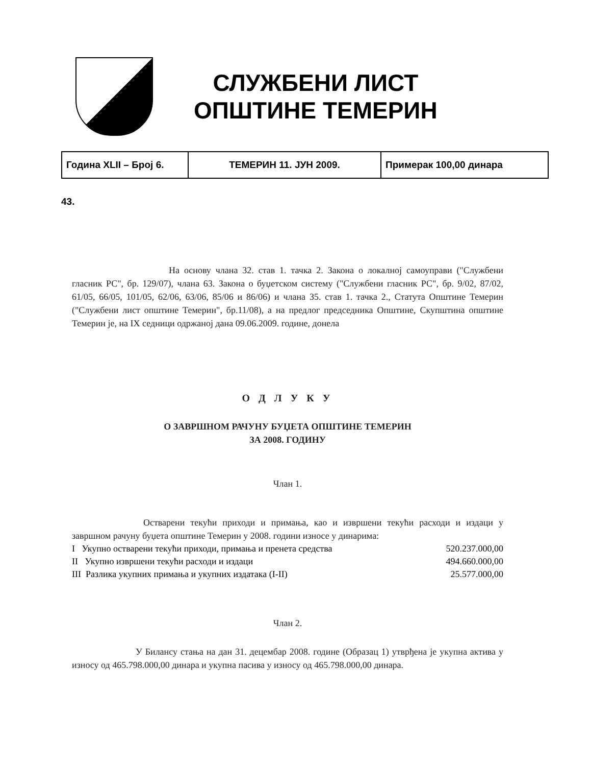СЛУЖБЕНИ ЛИСТ
ОПШТИНЕ ТЕМЕРИН
| Година XLII – Број 6. | ТЕМЕРИН 11. ЈУН 2009. | Примерак 100,00 динара |
43.
На основу члана 32. став 1. тачка 2. Закона о локалној самоуправи ("Службени гласник РС", бр. 129/07), члана 63. Закона о буџетском систему ("Службени гласник РС", бр. 9/02, 87/02, 61/05, 66/05, 101/05, 62/06, 63/06, 85/06 и 86/06) и члана 35. став 1. тачка 2., Статута Општине Темерин ("Службени лист општине Темерин", бр.11/08), а на предлог председника Општине, Скупштина општине Темерин је, на IX седници одржаној дана 09.06.2009. године, донела
О Д Л У К У
О ЗАВРШНОМ РАЧУНУ БУЏЕТА ОПШТИНЕ ТЕМЕРИН
ЗА 2008. ГОДИНУ
Члан 1.
Остварени текући приходи и примања, као и извршени текући расходи и издаци у завршном рачуну буџета општине Темерин у 2008. години износе у динарима:
| I Укупно остварени текући приходи, примања и пренета средства | 520.237.000,00 |
| II Укупно извршени текући расходи и издаци | 494.660.000,00 |
| III Разлика укупних примања и укупних издатака (I-II) | 25.577.000,00 |
Члан 2.
У Билансу стања на дан 31. децембар 2008. године (Образац 1) утврђена је укупна актива у износу од 465.798.000,00 динара и укупна пасива у износу од 465.798.000,00 динара.